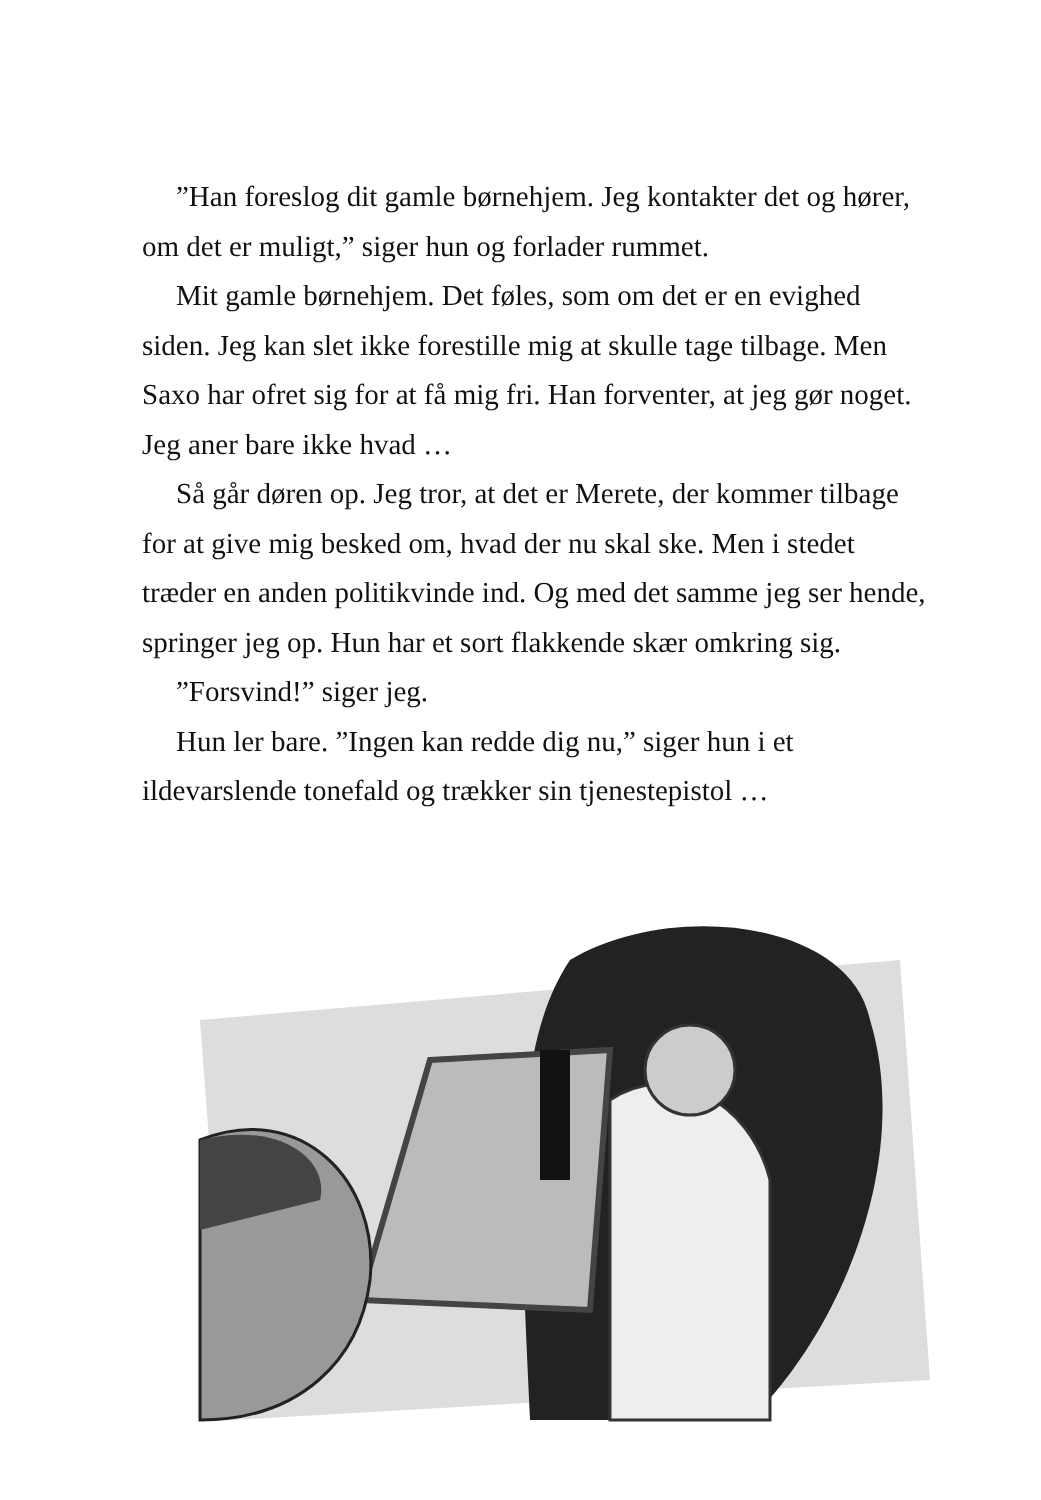”Han foreslog dit gamle børnehjem. Jeg kontakter det og hører, om det er muligt,” siger hun og forlader rummet.
Mit gamle børnehjem. Det føles, som om det er en evighed siden. Jeg kan slet ikke forestille mig at skulle tage tilbage. Men Saxo har ofret sig for at få mig fri. Han forventer, at jeg gør noget. Jeg aner bare ikke hvad …
Så går døren op. Jeg tror, at det er Merete, der kommer tilbage for at give mig besked om, hvad der nu skal ske. Men i stedet træder en anden politikvinde ind. Og med det samme jeg ser hende, springer jeg op. Hun har et sort flakkende skær omkring sig.
”Forsvind!” siger jeg.
Hun ler bare. ”Ingen kan redde dig nu,” siger hun i et ildevarslende tonefald og trækker sin tjenestepistol …